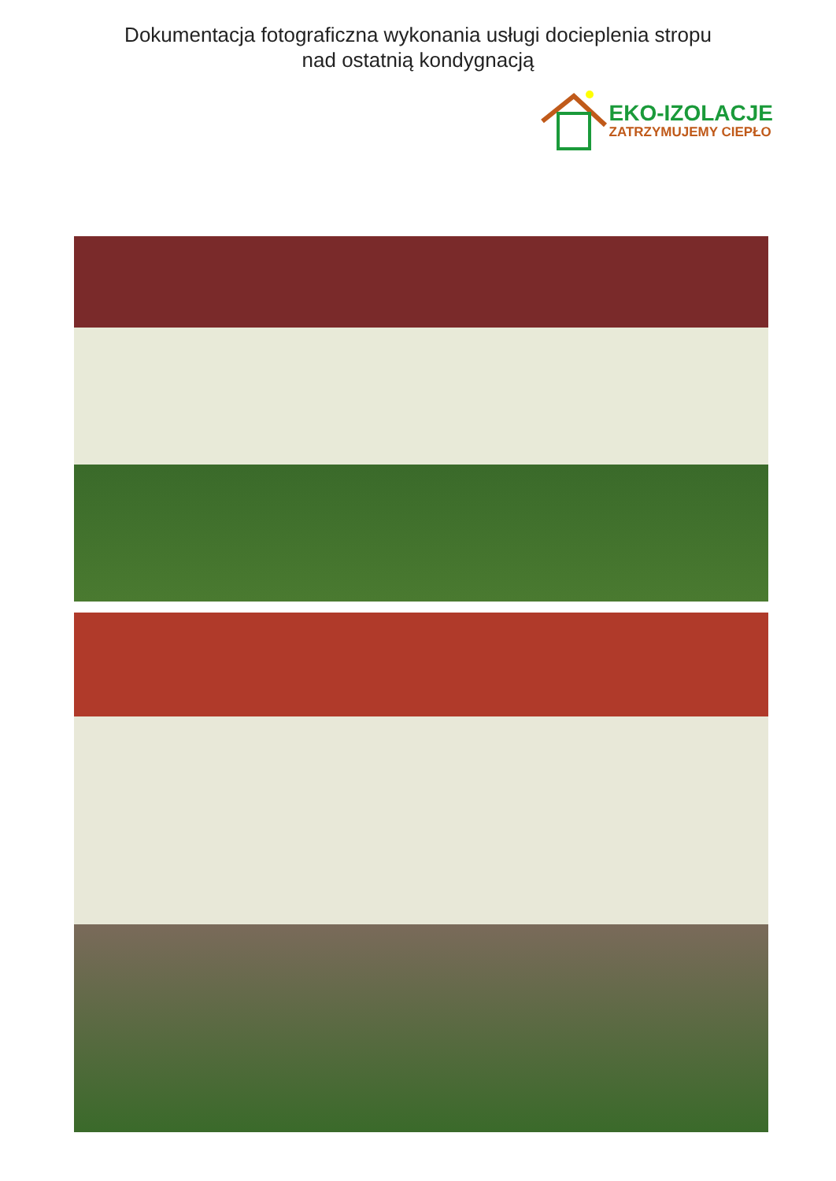Dokumentacja fotograficzna wykonania usługi docieplenia stropu
nad ostatnią kondygnacją
EKO-IZOLACJE
ZATRZYMUJEMY CIEPŁO